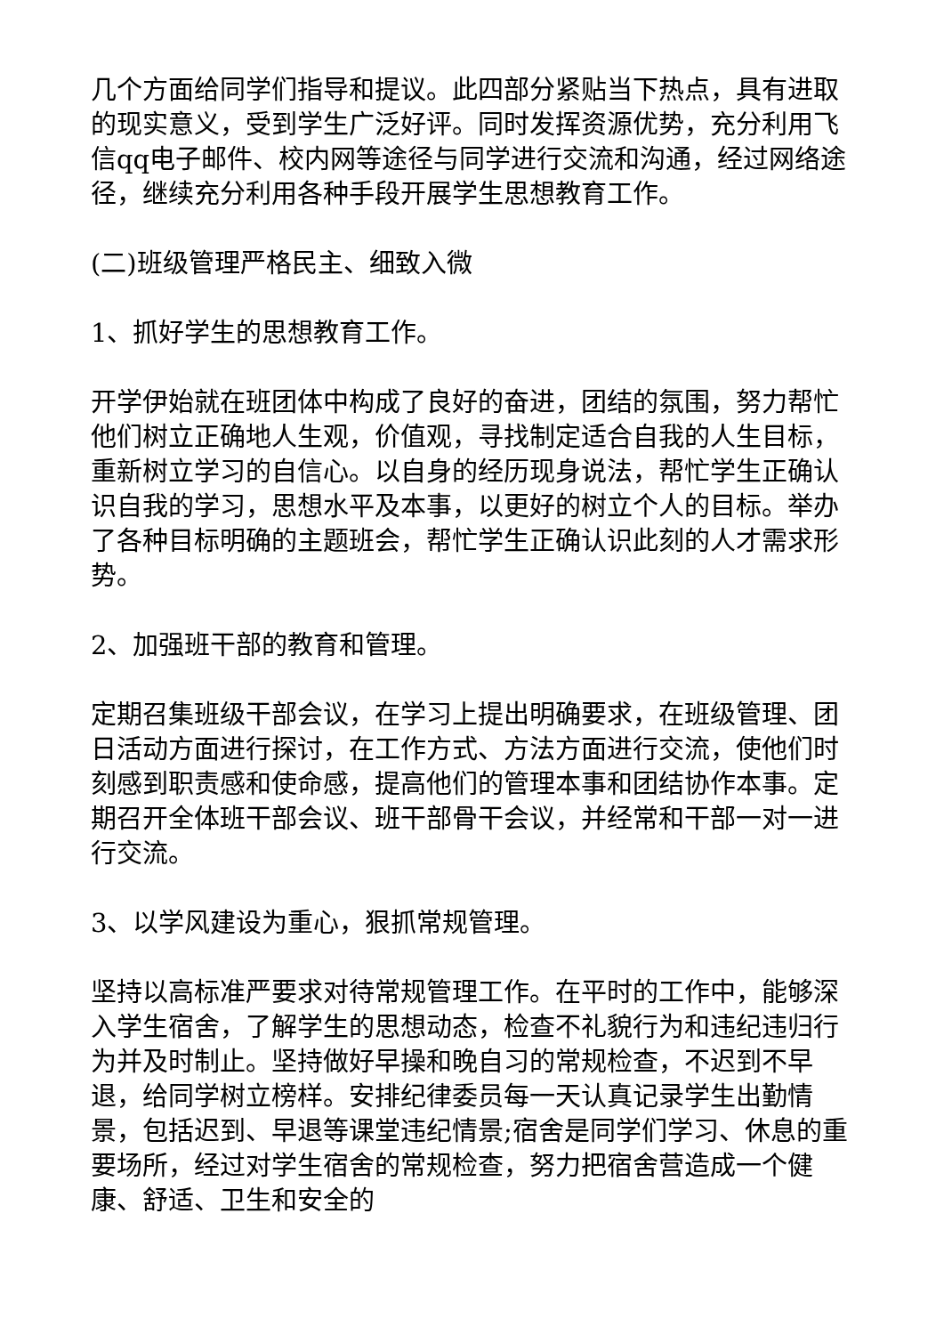几个方面给同学们指导和提议。此四部分紧贴当下热点，具有进取的现实意义，受到学生广泛好评。同时发挥资源优势，充分利用飞信qq电子邮件、校内网等途径与同学进行交流和沟通，经过网络途径，继续充分利用各种手段开展学生思想教育工作。
(二)班级管理严格民主、细致入微
1、抓好学生的思想教育工作。
开学伊始就在班团体中构成了良好的奋进，团结的氛围，努力帮忙他们树立正确地人生观，价值观，寻找制定适合自我的人生目标，重新树立学习的自信心。以自身的经历现身说法，帮忙学生正确认识自我的学习，思想水平及本事，以更好的树立个人的目标。举办了各种目标明确的主题班会，帮忙学生正确认识此刻的人才需求形势。
2、加强班干部的教育和管理。
定期召集班级干部会议，在学习上提出明确要求，在班级管理、团日活动方面进行探讨，在工作方式、方法方面进行交流，使他们时刻感到职责感和使命感，提高他们的管理本事和团结协作本事。定期召开全体班干部会议、班干部骨干会议，并经常和干部一对一进行交流。
3、以学风建设为重心，狠抓常规管理。
坚持以高标准严要求对待常规管理工作。在平时的工作中，能够深入学生宿舍，了解学生的思想动态，检查不礼貌行为和违纪违归行为并及时制止。坚持做好早操和晚自习的常规检查，不迟到不早退，给同学树立榜样。安排纪律委员每一天认真记录学生出勤情景，包括迟到、早退等课堂违纪情景;宿舍是同学们学习、休息的重要场所，经过对学生宿舍的常规检查，努力把宿舍营造成一个健康、舒适、卫生和安全的